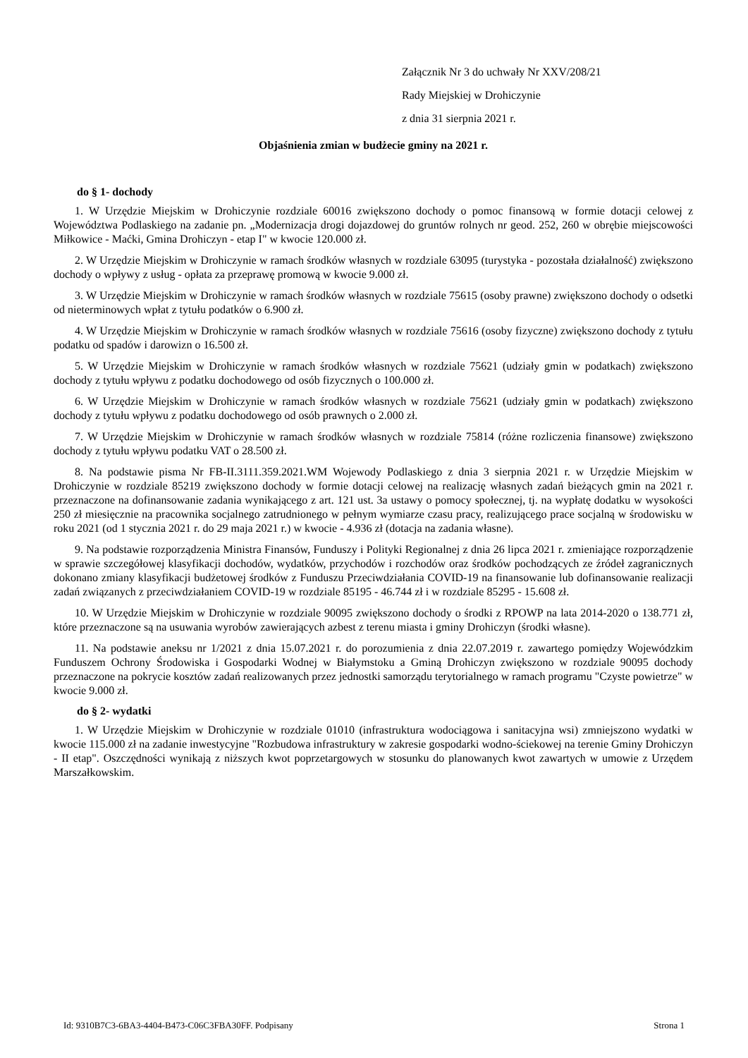Załącznik Nr 3 do uchwały Nr XXV/208/21
Rady Miejskiej w Drohiczynie
z dnia 31 sierpnia 2021 r.
Objaśnienia zmian w budżecie gminy na 2021 r.
do § 1- dochody
1. W Urzędzie Miejskim w Drohiczynie rozdziale 60016 zwiększono dochody o pomoc finansową w formie dotacji celowej z Województwa Podlaskiego na zadanie pn. „Modernizacja drogi dojazdowej do gruntów rolnych nr geod. 252, 260 w obrębie miejscowości Miłkowice - Maćki, Gmina Drohiczyn - etap I" w kwocie 120.000 zł.
2. W Urzędzie Miejskim w Drohiczynie w ramach środków własnych w rozdziale 63095 (turystyka - pozostała działalność) zwiększono dochody o wpływy z usług - opłata za przeprawę promową w kwocie 9.000 zł.
3. W Urzędzie Miejskim w Drohiczynie w ramach środków własnych w rozdziale 75615 (osoby prawne) zwiększono dochody o odsetki od nieterminowych wpłat z tytułu podatków o 6.900 zł.
4. W Urzędzie Miejskim w Drohiczynie w ramach środków własnych w rozdziale 75616 (osoby fizyczne) zwiększono dochody z tytułu podatku od spadów i darowizn o 16.500 zł.
5. W Urzędzie Miejskim w Drohiczynie w ramach środków własnych w rozdziale 75621 (udziały gmin w podatkach) zwiększono dochody z tytułu wpływu z podatku dochodowego od osób fizycznych o 100.000 zł.
6. W Urzędzie Miejskim w Drohiczynie w ramach środków własnych w rozdziale 75621 (udziały gmin w podatkach) zwiększono dochody z tytułu wpływu z podatku dochodowego od osób prawnych o 2.000 zł.
7. W Urzędzie Miejskim w Drohiczynie w ramach środków własnych w rozdziale 75814 (różne rozliczenia finansowe) zwiększono dochody z tytułu wpływu podatku VAT o 28.500 zł.
8. Na podstawie pisma Nr FB-II.3111.359.2021.WM Wojewody Podlaskiego z dnia 3 sierpnia 2021 r. w Urzędzie Miejskim w Drohiczynie w rozdziale 85219 zwiększono dochody w formie dotacji celowej na realizację własnych zadań bieżących gmin na 2021 r. przeznaczone na dofinansowanie zadania wynikającego z art. 121 ust. 3a ustawy o pomocy społecznej, tj. na wypłatę dodatku w wysokości 250 zł miesięcznie na pracownika socjalnego zatrudnionego w pełnym wymiarze czasu pracy, realizującego prace socjalną w środowisku w roku 2021 (od 1 stycznia 2021 r. do 29 maja 2021 r.) w kwocie - 4.936 zł (dotacja na zadania własne).
9. Na podstawie rozporządzenia Ministra Finansów, Funduszy i Polityki Regionalnej z dnia 26 lipca 2021 r. zmieniające rozporządzenie w sprawie szczegółowej klasyfikacji dochodów, wydatków, przychodów i rozchodów oraz środków pochodzących ze źródeł zagranicznych dokonano zmiany klasyfikacji budżetowej środków z Funduszu Przeciwdziałania COVID-19 na finansowanie lub dofinansowanie realizacji zadań związanych z przeciwdziałaniem COVID-19 w rozdziale 85195 - 46.744 zł i w rozdziale 85295 - 15.608 zł.
10. W Urzędzie Miejskim w Drohiczynie w rozdziale 90095 zwiększono dochody o środki z RPOWP na lata 2014-2020 o 138.771 zł, które przeznaczone są na usuwania wyrobów zawierających azbest z terenu miasta i gminy Drohiczyn (środki własne).
11. Na podstawie aneksu nr 1/2021 z dnia 15.07.2021 r. do porozumienia z dnia 22.07.2019 r. zawartego pomiędzy Wojewódzkim Funduszem Ochrony Środowiska i Gospodarki Wodnej w Białymstoku a Gminą Drohiczyn zwiększono w rozdziale 90095 dochody przeznaczone na pokrycie kosztów zadań realizowanych przez jednostki samorządu terytorialnego w ramach programu "Czyste powietrze" w kwocie 9.000 zł.
do § 2- wydatki
1. W Urzędzie Miejskim w Drohiczynie w rozdziale 01010 (infrastruktura wodociągowa i sanitacyjna wsi) zmniejszono wydatki w kwocie 115.000 zł na zadanie inwestycyjne "Rozbudowa infrastruktury w zakresie gospodarki wodno-ściekowej na terenie Gminy Drohiczyn - II etap". Oszczędności wynikają z niższych kwot poprzetargowych w stosunku do planowanych kwot zawartych w umowie z Urzędem Marszałkowskim.
Id: 9310B7C3-6BA3-4404-B473-C06C3FBA30FF. Podpisany Strona 1